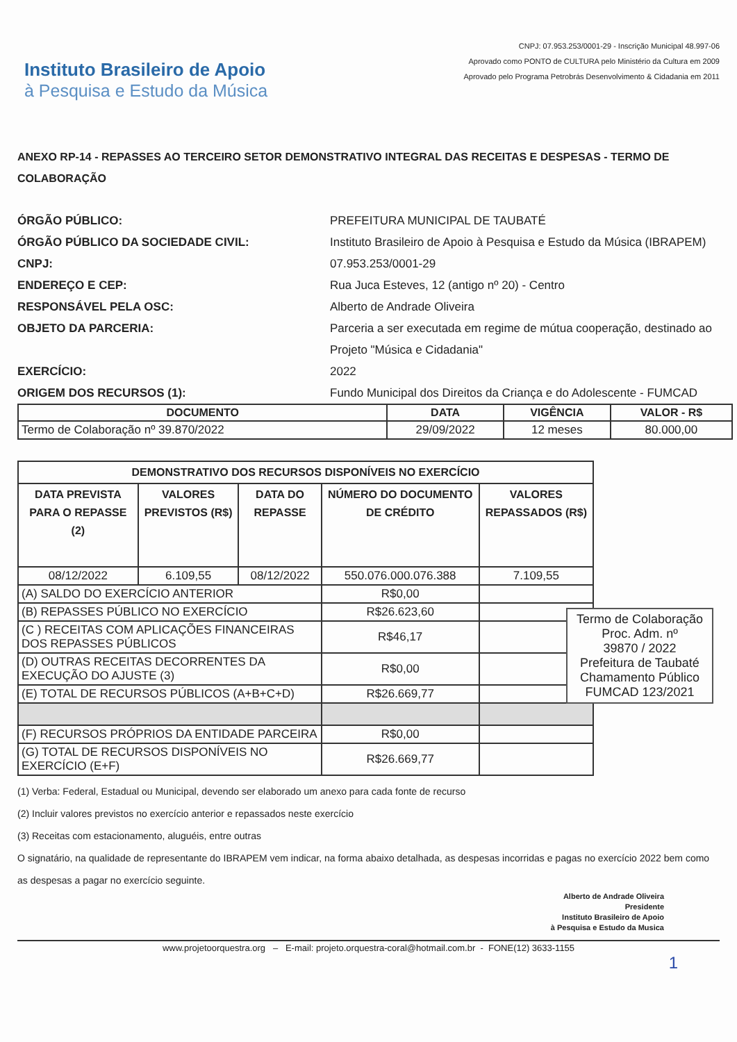Instituto Brasileiro de Apoio
à Pesquisa e Estudo da Música
CNPJ: 07.953.253/0001-29 - Inscrição Municipal 48.997-06
Aprovado como PONTO de CULTURA pelo Ministério da Cultura em 2009
Aprovado pelo Programa Petrobrás Desenvolvimento & Cidadania em 2011
ANEXO RP-14 - REPASSES AO TERCEIRO SETOR DEMONSTRATIVO INTEGRAL DAS RECEITAS E DESPESAS - TERMO DE COLABORAÇÃO
ÓRGÃO PÚBLICO:
PREFEITURA MUNICIPAL DE TAUBATÉ
ÓRGÃO PÚBLICO DA SOCIEDADE CIVIL:
Instituto Brasileiro de Apoio à Pesquisa e Estudo da Música (IBRAPEM)
CNPJ:
07.953.253/0001-29
ENDEREÇO E CEP:
Rua Juca Esteves, 12 (antigo nº 20) - Centro
RESPONSÁVEL PELA OSC:
Alberto de Andrade Oliveira
OBJETO DA PARCERIA:
Parceria a ser executada em regime de mútua cooperação, destinado ao Projeto "Música e Cidadania"
EXERCÍCIO:
2022
ORIGEM DOS RECURSOS (1):
Fundo Municipal dos Direitos da Criança e do Adolescente - FUMCAD
| DOCUMENTO | DATA | VIGÊNCIA | VALOR - R$ |
| --- | --- | --- | --- |
| Termo de Colaboração nº 39.870/2022 | 29/09/2022 | 12 meses | 80.000,00 |
| DEMONSTRATIVO DOS RECURSOS DISPONÍVEIS NO EXERCÍCIO | | | | |
| --- | --- | --- | --- | --- |
| DATA PREVISTA PARA O REPASSE (2) | VALORES PREVISTOS (R$) | DATA DO REPASSE | NÚMERO DO DOCUMENTO DE CRÉDITO | VALORES REPASSADOS (R$) |
| 08/12/2022 | 6.109,55 | 08/12/2022 | 550.076.000.076.388 | 7.109,55 |
| (A) SALDO DO EXERCÍCIO ANTERIOR | | | R$0,00 | |
| (B) REPASSES PÚBLICO NO EXERCÍCIO | | | R$26.623,60 | |
| (C ) RECEITAS COM APLICAÇÕES FINANCEIRAS DOS REPASSES PÚBLICOS | | | R$46,17 | |
| (D) OUTRAS RECEITAS DECORRENTES DA EXECUÇÃO DO AJUSTE (3) | | | R$0,00 | |
| (E) TOTAL DE RECURSOS PÚBLICOS (A+B+C+D) | | | R$26.669,77 | |
| (F) RECURSOS PRÓPRIOS DA ENTIDADE PARCEIRA | | | R$0,00 | |
| (G) TOTAL DE RECURSOS DISPONÍVEIS NO EXERCÍCIO (E+F) | | | R$26.669,77 | |
Termo de Colaboração
Proc. Adm. nº
39870 / 2022
Prefeitura de Taubaté
Chamamento Público
FUMCAD 123/2021
(1) Verba: Federal, Estadual ou Municipal, devendo ser elaborado um anexo para cada fonte de recurso
(2) Incluir valores previstos no exercício anterior e repassados neste exercício
(3) Receitas com estacionamento, aluguéis, entre outras
O signatário, na qualidade de representante do IBRAPEM vem indicar, na forma abaixo detalhada, as despesas incorridas e pagas no exercício 2022 bem como as despesas a pagar no exercício seguinte.
Alberto de Andrade Oliveira
Presidente
Instituto Brasileiro de Apoio
à Pesquisa e Estudo da Musica
www.projetoorquestra.org – E-mail: projeto.orquestra-coral@hotmail.com.br - FONE(12) 3633-1155
1